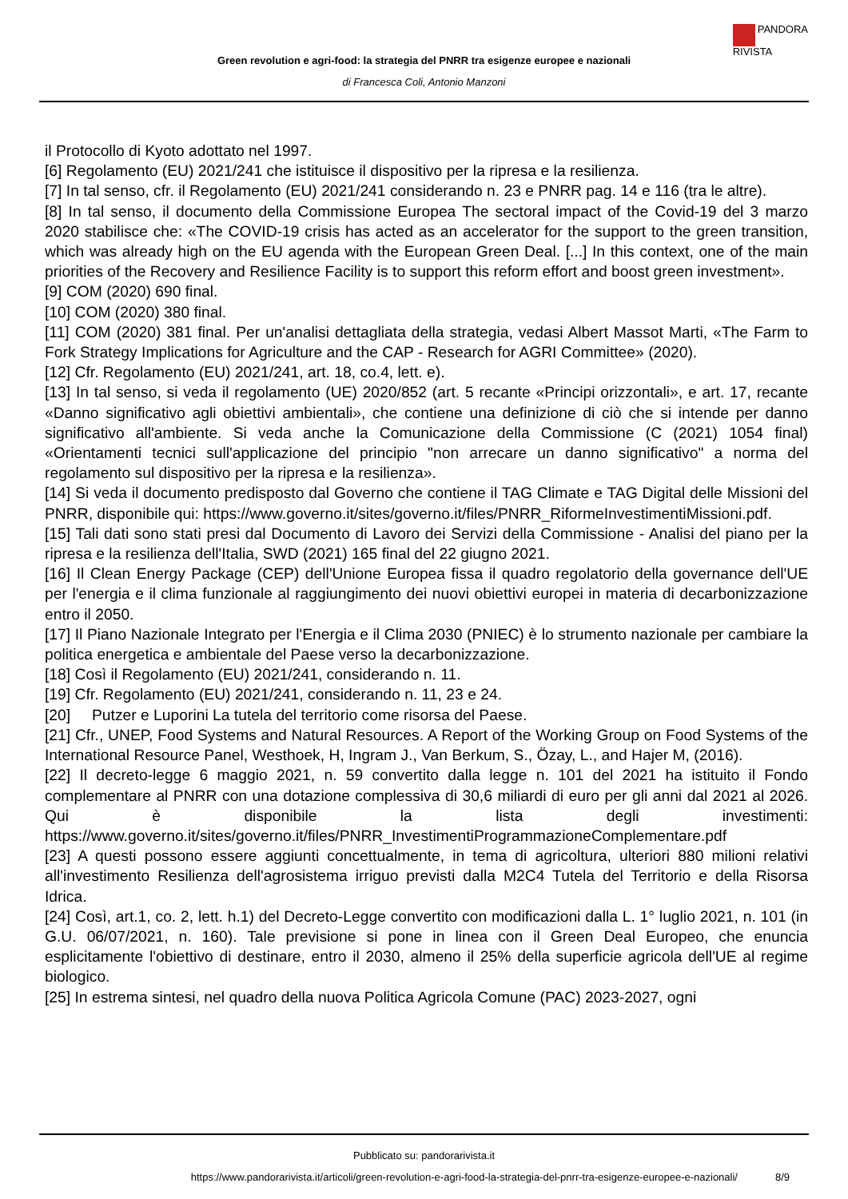PANDORA
RIVISTA
Green revolution e agri-food: la strategia del PNRR tra esigenze europee e nazionali
di Francesca Coli, Antonio Manzoni
il Protocollo di Kyoto adottato nel 1997.
[6] Regolamento (EU) 2021/241 che istituisce il dispositivo per la ripresa e la resilienza.
[7] In tal senso, cfr. il Regolamento (EU) 2021/241 considerando n. 23 e PNRR pag. 14 e 116 (tra le altre).
[8] In tal senso, il documento della Commissione Europea The sectoral impact of the Covid-19 del 3 marzo 2020 stabilisce che: «The COVID-19 crisis has acted as an accelerator for the support to the green transition, which was already high on the EU agenda with the European Green Deal. [...] In this context, one of the main priorities of the Recovery and Resilience Facility is to support this reform effort and boost green investment».
[9] COM (2020) 690 final.
[10] COM (2020) 380 final.
[11] COM (2020) 381 final. Per un'analisi dettagliata della strategia, vedasi Albert Massot Marti, «The Farm to Fork Strategy Implications for Agriculture and the CAP - Research for AGRI Committee» (2020).
[12] Cfr. Regolamento (EU) 2021/241, art. 18, co.4, lett. e).
[13] In tal senso, si veda il regolamento (UE) 2020/852 (art. 5 recante «Principi orizzontali», e art. 17, recante «Danno significativo agli obiettivi ambientali», che contiene una definizione di ciò che si intende per danno significativo all'ambiente. Si veda anche la Comunicazione della Commissione (C (2021) 1054 final) «Orientamenti tecnici sull'applicazione del principio "non arrecare un danno significativo" a norma del regolamento sul dispositivo per la ripresa e la resilienza».
[14] Si veda il documento predisposto dal Governo che contiene il TAG Climate e TAG Digital delle Missioni del PNRR, disponibile qui: https://www.governo.it/sites/governo.it/files/PNRR_RiformeInvestimentiMissioni.pdf.
[15] Tali dati sono stati presi dal Documento di Lavoro dei Servizi della Commissione - Analisi del piano per la ripresa e la resilienza dell'Italia, SWD (2021) 165 final del 22 giugno 2021.
[16] Il Clean Energy Package (CEP) dell'Unione Europea fissa il quadro regolatorio della governance dell'UE per l'energia e il clima funzionale al raggiungimento dei nuovi obiettivi europei in materia di decarbonizzazione entro il 2050.
[17] Il Piano Nazionale Integrato per l'Energia e il Clima 2030 (PNIEC) è lo strumento nazionale per cambiare la politica energetica e ambientale del Paese verso la decarbonizzazione.
[18] Così il Regolamento (EU) 2021/241, considerando n. 11.
[19] Cfr. Regolamento (EU) 2021/241, considerando n. 11, 23 e 24.
[20] Putzer e Luporini La tutela del territorio come risorsa del Paese.
[21] Cfr., UNEP, Food Systems and Natural Resources. A Report of the Working Group on Food Systems of the International Resource Panel, Westhoek, H, Ingram J., Van Berkum, S., Özay, L., and Hajer M, (2016).
[22] Il decreto-legge 6 maggio 2021, n. 59 convertito dalla legge n. 101 del 2021 ha istituito il Fondo complementare al PNRR con una dotazione complessiva di 30,6 miliardi di euro per gli anni dal 2021 al 2026. Qui è disponibile la lista degli investimenti: https://www.governo.it/sites/governo.it/files/PNRR_InvestimentiProgrammazioneComplementare.pdf
[23] A questi possono essere aggiunti concettualmente, in tema di agricoltura, ulteriori 880 milioni relativi all'investimento Resilienza dell'agrosistema irriguo previsti dalla M2C4 Tutela del Territorio e della Risorsa Idrica.
[24] Così, art.1, co. 2, lett. h.1) del Decreto-Legge convertito con modificazioni dalla L. 1° luglio 2021, n. 101 (in G.U. 06/07/2021, n. 160). Tale previsione si pone in linea con il Green Deal Europeo, che enuncia esplicitamente l'obiettivo di destinare, entro il 2030, almeno il 25% della superficie agricola dell'UE al regime biologico.
[25] In estrema sintesi, nel quadro della nuova Politica Agricola Comune (PAC) 2023-2027, ogni
Pubblicato su: pandorarivista.it
https://www.pandorarivista.it/articoli/green-revolution-e-agri-food-la-strategia-del-pnrr-tra-esigenze-europee-e-nazionali/ 8/9